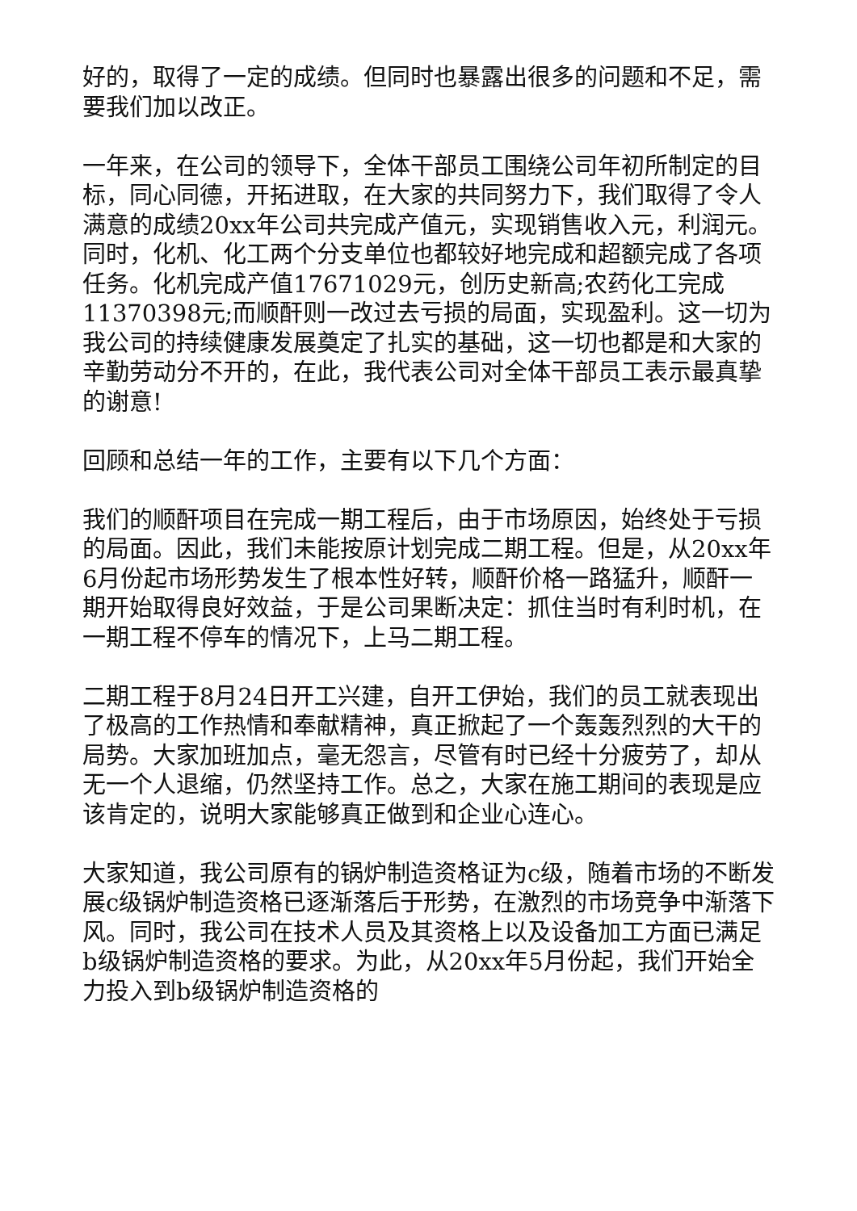好的，取得了一定的成绩。但同时也暴露出很多的问题和不足，需要我们加以改正。
一年来，在公司的领导下，全体干部员工围绕公司年初所制定的目标，同心同德，开拓进取，在大家的共同努力下，我们取得了令人满意的成绩20xx年公司共完成产值元，实现销售收入元，利润元。同时，化机、化工两个分支单位也都较好地完成和超额完成了各项任务。化机完成产值17671029元，创历史新高;农药化工完成11370398元;而顺酐则一改过去亏损的局面，实现盈利。这一切为我公司的持续健康发展奠定了扎实的基础，这一切也都是和大家的辛勤劳动分不开的，在此，我代表公司对全体干部员工表示最真挚的谢意!
回顾和总结一年的工作，主要有以下几个方面：
我们的顺酐项目在完成一期工程后，由于市场原因，始终处于亏损的局面。因此，我们未能按原计划完成二期工程。但是，从20xx年6月份起市场形势发生了根本性好转，顺酐价格一路猛升，顺酐一期开始取得良好效益，于是公司果断决定：抓住当时有利时机，在一期工程不停车的情况下，上马二期工程。
二期工程于8月24日开工兴建，自开工伊始，我们的员工就表现出了极高的工作热情和奉献精神，真正掀起了一个轰轰烈烈的大干的局势。大家加班加点，毫无怨言，尽管有时已经十分疲劳了，却从无一个人退缩，仍然坚持工作。总之，大家在施工期间的表现是应该肯定的，说明大家能够真正做到和企业心连心。
大家知道，我公司原有的锅炉制造资格证为c级，随着市场的不断发展c级锅炉制造资格已逐渐落后于形势，在激烈的市场竞争中渐落下风。同时，我公司在技术人员及其资格上以及设备加工方面已满足b级锅炉制造资格的要求。为此，从20xx年5月份起，我们开始全力投入到b级锅炉制造资格的